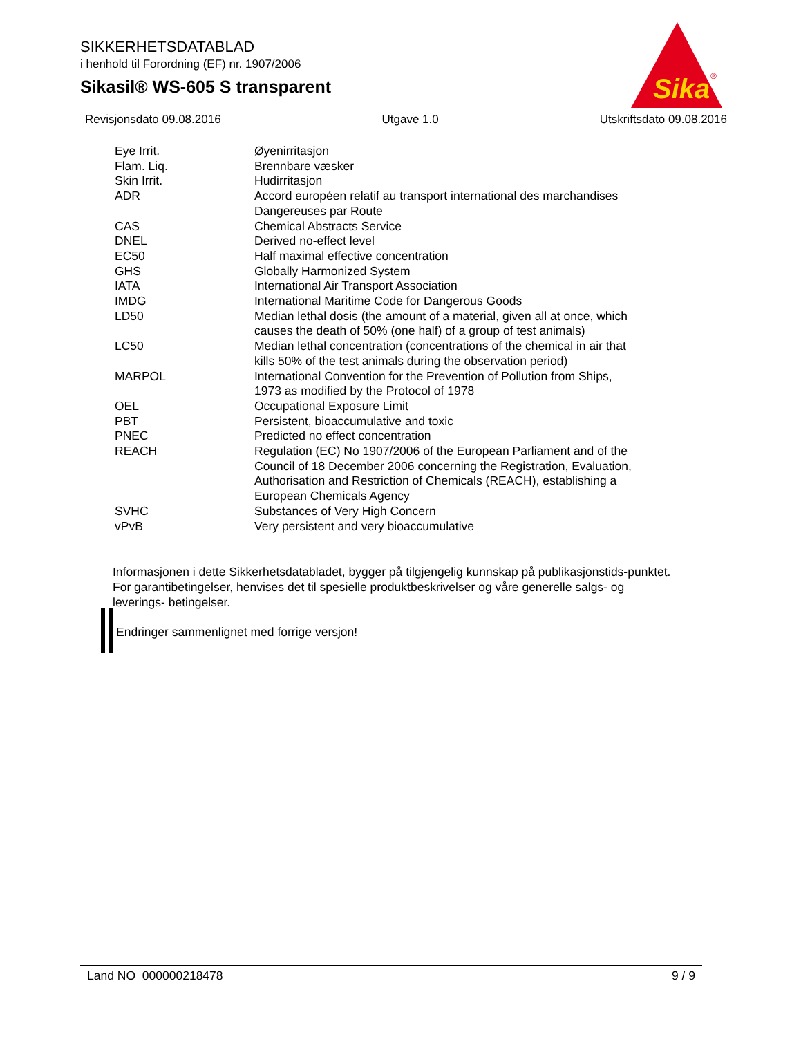SIKKERHETSDATABLAD
i henhold til Forordning (EF) nr. 1907/2006
Sikasil® WS-605 S transparent
Sika
®
Revisjonsdato 09.08.2016 Utgave 1.0 Utskriftsdato 09.08.2016
| Eye Irrit. | Øyenirritasjon |
| Flam. Liq. | Brennbare væsker |
| Skin Irrit. | Hudirritasjon |
| ADR | Accord européen relatif au transport international des marchandises Dangereuses par Route |
| CAS | Chemical Abstracts Service |
| DNEL | Derived no-effect level |
| EC50 | Half maximal effective concentration |
| GHS | Globally Harmonized System |
| IATA | International Air Transport Association |
| IMDG | International Maritime Code for Dangerous Goods |
| LD50 | Median lethal dosis (the amount of a material, given all at once, which causes the death of 50% (one half) of a group of test animals) |
| LC50 | Median lethal concentration (concentrations of the chemical in air that kills 50% of the test animals during the observation period) |
| MARPOL | International Convention for the Prevention of Pollution from Ships, 1973 as modified by the Protocol of 1978 |
| OEL | Occupational Exposure Limit |
| PBT | Persistent, bioaccumulative and toxic |
| PNEC | Predicted no effect concentration |
| REACH | Regulation (EC) No 1907/2006 of the European Parliament and of the Council of 18 December 2006 concerning the Registration, Evaluation, Authorisation and Restriction of Chemicals (REACH), establishing a European Chemicals Agency |
| SVHC | Substances of Very High Concern |
| vPvB | Very persistent and very bioaccumulative |
Informasjonen i dette Sikkerhetsdatabladet, bygger på tilgjengelig kunnskap på publikasjonstids-punktet. For garantibetingelser, henvises det til spesielle produktbeskrivelser og våre generelle salgs- og leverings- betingelser.
Endringer sammenlignet med forrige versjon!
Land NO 000000218478 9 / 9